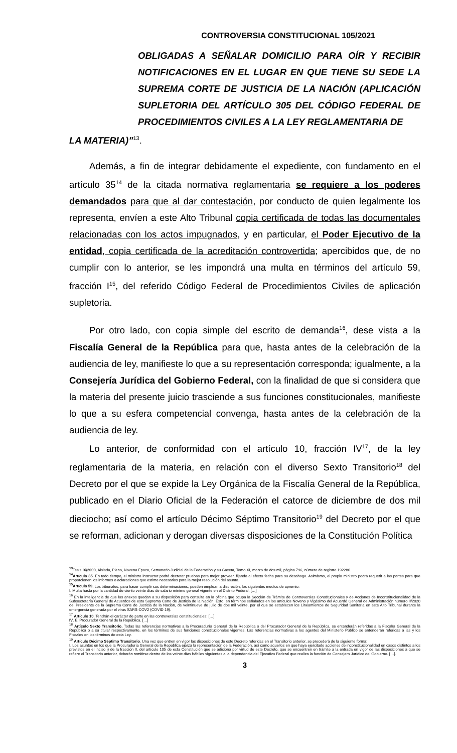CONTROVERSIA CONSTITUCIONAL 105/2021
OBLIGADAS A SEÑALAR DOMICILIO PARA OÍR Y RECIBIR NOTIFICACIONES EN EL LUGAR EN QUE TIENE SU SEDE LA SUPREMA CORTE DE JUSTICIA DE LA NACIÓN (APLICACIÓN SUPLETORIA DEL ARTÍCULO 305 DEL CÓDIGO FEDERAL DE PROCEDIMIENTOS CIVILES A LA LEY REGLAMENTARIA DE
LA MATERIA)”<sup>13</sup>.
Además, a fin de integrar debidamente el expediente, con fundamento en el artículo 35<sup>14</sup> de la citada normativa reglamentaria se requiere a los poderes demandados para que al dar contestación, por conducto de quien legalmente los representa, envíen a este Alto Tribunal copia certificada de todas las documentales relacionadas con los actos impugnados, y en particular, el Poder Ejecutivo de la entidad, copia certificada de la acreditación controvertida; apercibidos que, de no cumplir con lo anterior, se les impondrá una multa en términos del artículo 59, fracción I<sup>15</sup>, del referido Código Federal de Procedimientos Civiles de aplicación supletoria.
Por otro lado, con copia simple del escrito de demanda<sup>16</sup>, dese vista a la Fiscalía General de la República para que, hasta antes de la celebración de la audiencia de ley, manifieste lo que a su representación corresponda; igualmente, a la Consejería Jurídica del Gobierno Federal, con la finalidad de que si considera que la materia del presente juicio trasciende a sus funciones constitucionales, manifieste lo que a su esfera competencial convenga, hasta antes de la celebración de la audiencia de ley.
Lo anterior, de conformidad con el artículo 10, fracción IV<sup>17</sup>, de la ley reglamentaria de la materia, en relación con el diverso Sexto Transitorio<sup>18</sup> del Decreto por el que se expide la Ley Orgánica de la Fiscalía General de la República, publicado en el Diario Oficial de la Federación el catorce de diciembre de dos mil dieciocho; así como el artículo Décimo Séptimo Transitorio<sup>19</sup> del Decreto por el que se reforman, adicionan y derogan diversas disposiciones de la Constitución Política
<sup>13</sup> Tesis IX/2000, Aislada, Pleno, Novena Época, Semanario Judicial de la Federación y su Gaceta, Tomo XI, marzo de dos mil, página 796, número de registro 192286.
<sup>14</sup> Artículo 35. En todo tiempo, el ministro instructor podrá decretar pruebas para mejor proveer, fijando al efecto fecha para su desahogo. Asimismo, el propio ministro podrá requerir a las partes para que proporcionen los informes o aclaraciones que estime necesarios para la mejor resolución del asunto.
<sup>15</sup> Artículo 59. Los tribunales, para hacer cumplir sus determinaciones, pueden emplear, a discreción, los siguientes medios de apremio:
I. Multa hasta por la cantidad de ciento veinte días de salario mínimo general vigente en el Distrito Federal. […]
<sup>16</sup> En la inteligencia de que los anexos quedan a su disposición para consulta en la oficina que ocupa la Sección de Trámite de Controversias Constitucionales y de Acciones de Inconstitucionalidad de la Subsecretaría General de Acuerdos de esta Suprema Corte de Justicia de la Nación. Esto, en términos señalados en los artículos Noveno y Vigésimo del Acuerdo General de Administración número II/2020 del Presidente de la Suprema Corte de Justicia de la Nación, de veintinueve de julio de dos mil veinte, por el que se establecen los Lineamientos de Seguridad Sanitaria en este Alto Tribunal durante la emergencia generada por el virus SARS-COV2 (COVID 19).
<sup>17</sup> Artículo 10. Tendrán el carácter de parte en las controversias constitucionales: […]
IV. El Procurador General de la República. […]
<sup>18</sup> Artículo Sexto Transitorio. Todas las referencias normativas a la Procuraduría General de la República o del Procurador General de la República, se entenderán referidas a la Fiscalía General de la República o a su titular respectivamente, en los términos de sus funciones constitucionales vigentes. Las referencias normativas a los agentes del Ministerio Público se entenderán referidas a las y los Fiscales en los términos de esta Ley.
<sup>19</sup> Artículo Décimo Séptimo Transitorio. Una vez que entren en vigor las disposiciones de este Decreto referidas en el Transitorio anterior, se procederá de la siguiente forma:
I. Los asuntos en los que la Procuraduría General de la República ejerza la representación de la Federación, así como aquellos en que haya ejercitado acciones de inconstitucionalidad en casos distintos a los previstos en el inciso i) de la fracción II, del artículo 105 de esta Constitución que se adiciona por virtud de este Decreto, que se encuentren en trámite a la entrada en vigor de las disposiciones a que se refiere el Transitorio anterior, deberán remitirse dentro de los veinte días hábiles siguientes a la dependencia del Ejecutivo Federal que realiza la función de Consejero Jurídico del Gobierno. […].
3